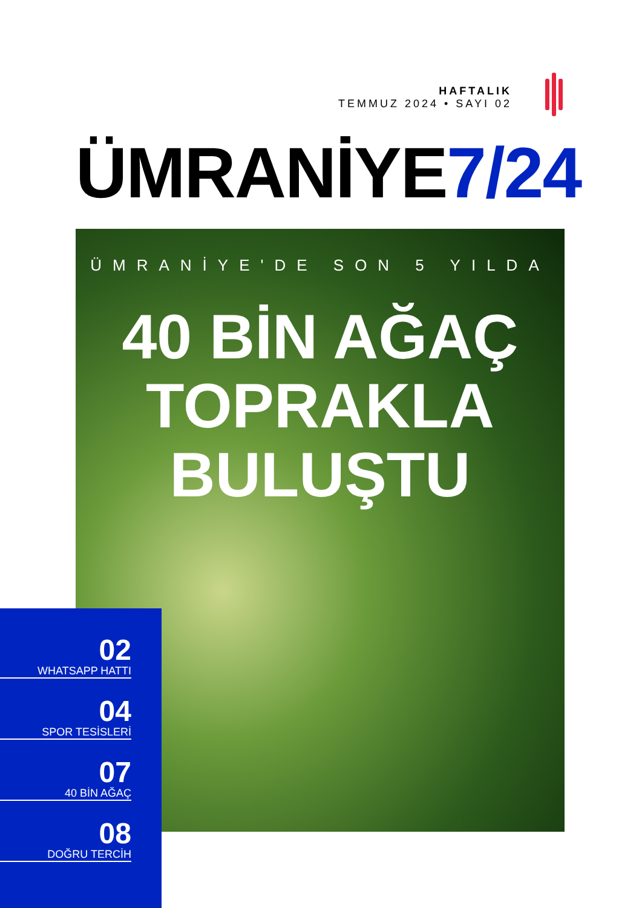HAFTALIK
TEMMUZ 2024 • SAYI 02
ÜMRANİYE7/24
ÜMRANİYE'DE SON 5 YILDA
40 BİN AĞAÇ
TOPRAKLA
BULUŞTU
02
WHATSAPP HATTI
04
SPOR TESİSLERİ
07
40 BİN AĞAÇ
08
DOĞRU TERCİH